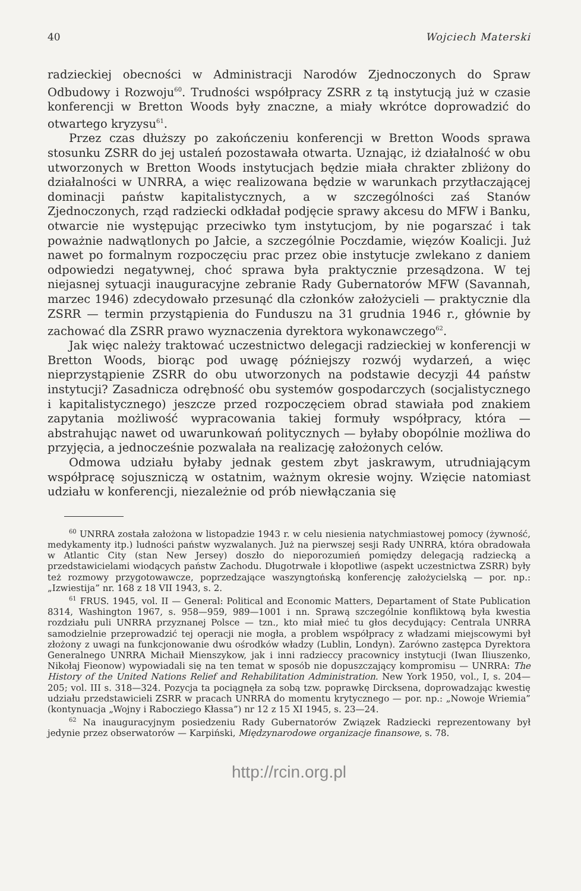40 Wojciech Materski
radzieckiej obecności w Administracji Narodów Zjednoczonych do Spraw Odbudowy i Rozwoju<sup>60</sup>. Trudności współpracy ZSRR z tą instytucją już w czasie konferencji w Bretton Woods były znaczne, a miały wkrótce doprowadzić do otwartego kryzysu<sup>61</sup>.
Przez czas dłuższy po zakończeniu konferencji w Bretton Woods sprawa stosunku ZSRR do jej ustaleń pozostawała otwarta. Uznając, iż działalność w obu utworzonych w Bretton Woods instytucjach będzie miała chrakter zbliżony do działalności w UNRRA, a więc realizowana będzie w warunkach przytłaczającej dominacji państw kapitalistycznych, a w szczególności zaś Stanów Zjednoczonych, rząd radziecki odkładał podjęcie sprawy akcesu do MFW i Banku, otwarcie nie występując przeciwko tym instytucjom, by nie pogarszać i tak poważnie nadwątlonych po Jałcie, a szczególnie Poczdamie, więzów Koalicji. Już nawet po formalnym rozpoczęciu prac przez obie instytucje zwlekano z daniem odpowiedzi negatywnej, choć sprawa była praktycznie przesądzona. W tej niejasnej sytuacji inauguracyjne zebranie Rady Gubernatorów MFW (Savannah, marzec 1946) zdecydowało przesunąć dla członków założycieli — praktycznie dla ZSRR — termin przystąpienia do Funduszu na 31 grudnia 1946 r., głównie by zachować dla ZSRR prawo wyznaczenia dyrektora wykonawczego<sup>62</sup>.
Jak więc należy traktować uczestnictwo delegacji radzieckiej w konferencji w Bretton Woods, biorąc pod uwagę późniejszy rozwój wydarzeń, a więc nieprzystąpienie ZSRR do obu utworzonych na podstawie decyzji 44 państw instytucji? Zasadnicza odrębność obu systemów gospodarczych (socjalistycznego i kapitalistycznego) jeszcze przed rozpoczęciem obrad stawiała pod znakiem zapytania możliwość wypracowania takiej formuły współpracy, która — abstrahując nawet od uwarunkowań politycznych — byłaby obopólnie możliwa do przyjęcia, a jednocześnie pozwalała na realizację założonych celów.
Odmowa udziału byłaby jednak gestem zbyt jaskrawym, utrudniającym współpracę sojuszniczą w ostatnim, ważnym okresie wojny. Wzięcie natomiast udziału w konferencji, niezależnie od prób niewłączania się
<sup>60</sup> UNRRA została założona w listopadzie 1943 r. w celu niesienia natychmiastowej pomocy (żywność, medykamenty itp.) ludności państw wyzwalanych. Już na pierwszej sesji Rady UNRRA, która obradowała w Atlantic City (stan New Jersey) doszło do nieporozumień pomiędzy delegacją radziecką a przedstawicielami wiodących państw Zachodu. Długotrwałe i kłopotliwe (aspekt uczestnictwa ZSRR) były też rozmowy przygotowawcze, poprzedzające waszyngtońską konferencję założycielską — por. np.: „Izwiestija” nr. 168 z 18 VII 1943, s. 2.
<sup>61</sup> FRUS. 1945, vol. II — General: Political and Economic Matters, Departament of State Publication 8314, Washington 1967, s. 958—959, 989—1001 i nn. Sprawą szczególnie konfliktową była kwestia rozdziału puli UNRRA przyznanej Polsce — tzn., kto miał mieć tu głos decydujący: Centrala UNRRA samodzielnie przeprowadzić tej operacji nie mogła, a problem współpracy z władzami miejscowymi był złożony z uwagi na funkcjonowanie dwu ośrodków władzy (Lublin, Londyn). Zarówno zastępca Dyrektora Generalnego UNRRA Michaił Mienszykow, jak i inni radzieccy pracownicy instytucji (Iwan Iliuszenko, Nikołaj Fieonow) wypowiadali się na ten temat w sposób nie dopuszczający kompromisu — UNRRA: The History of the United Nations Relief and Rehabilitation Administration. New York 1950, vol., I, s. 204—205; vol. III s. 318—324. Pozycja ta pociągnęła za sobą tzw. poprawkę Dircksena, doprowadzając kwestię udziału przedstawicieli ZSRR w pracach UNRRA do momentu krytycznego — por. np.: „Nowoje Wriemia” (kontynuacja „Wojny i Rabocziego Kłassa”) nr 12 z 15 XI 1945, s. 23—24.
<sup>62</sup> Na inauguracyjnym posiedzeniu Rady Gubernatorów Związek Radziecki reprezentowany był jedynie przez obserwatorów — Karpiński, Międzynarodowe organizacje finansowe, s. 78.
http://rcin.org.pl